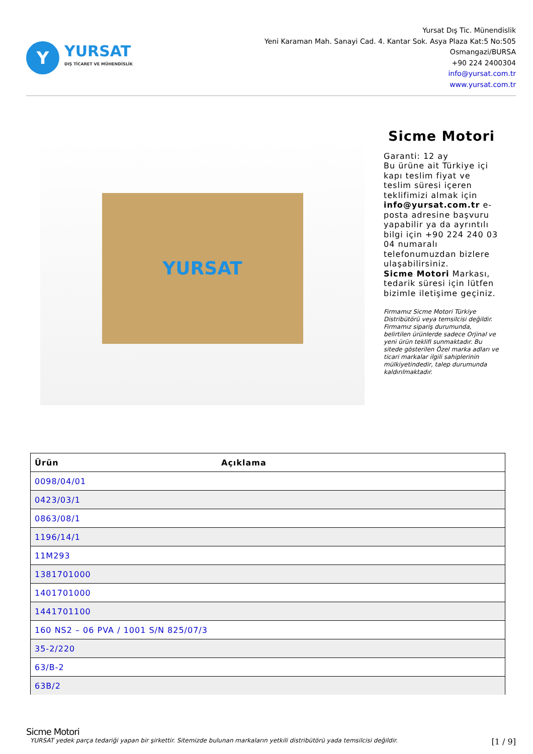Y
YURSAT
DIŞ TİCARET VE MÜHENDİSLİK
Yursat Dış Tic. Münendislik
Yeni Karaman Mah. Sanayi Cad. 4. Kantar Sok. Asya Plaza Kat:5 No:505
Osmangazi/BURSA
+90 224 2400304
info@yursat.com.tr
www.yursat.com.tr
YURSAT
Sicme Motori
Garanti: 12 ay
Bu ürüne ait Türkiye içi kapı teslim fiyat ve teslim süresi içeren teklifimizi almak için info@yursat.com.tr e-posta adresine başvuru yapabilir ya da ayrıntılı bilgi için +90 224 240 03 04 numaralı telefonumuzdan bizlere ulaşabilirsiniz.
Sicme Motori Markası, tedarik süresi için lütfen bizimle iletişime geçiniz.
Firmamız Sicme Motori Türkiye Distribütörü veya temsilcisi değildir. Firmamız sipariş durumunda, belirtilen ürünlerde sadece Orjinal ve yeni ürün teklifi sunmaktadır. Bu sitede gösterilen Özel marka adları ve ticari markalar ilgili sahiplerinin mülkiyetindedir, talep durumunda kaldırılmaktadır.
| Ürün | Açıklama |
| --- | --- |
| 0098/04/01 | |
| 0423/03/1 | |
| 0863/08/1 | |
| 1196/14/1 | |
| 11M293 | |
| 1381701000 | |
| 1401701000 | |
| 1441701100 | |
| 160 NS2 – 06 PVA / 1001 S/N 825/07/3 | |
| 35-2/220 | |
| 63/B-2 | |
| 63B/2 | |
Sicme Motori
YURSAT yedek parça tedariği yapan bir şirkettir. Sitemizde bulunan markaların yetkili distribütörü yada temsilcisi değildir. [1 / 9]